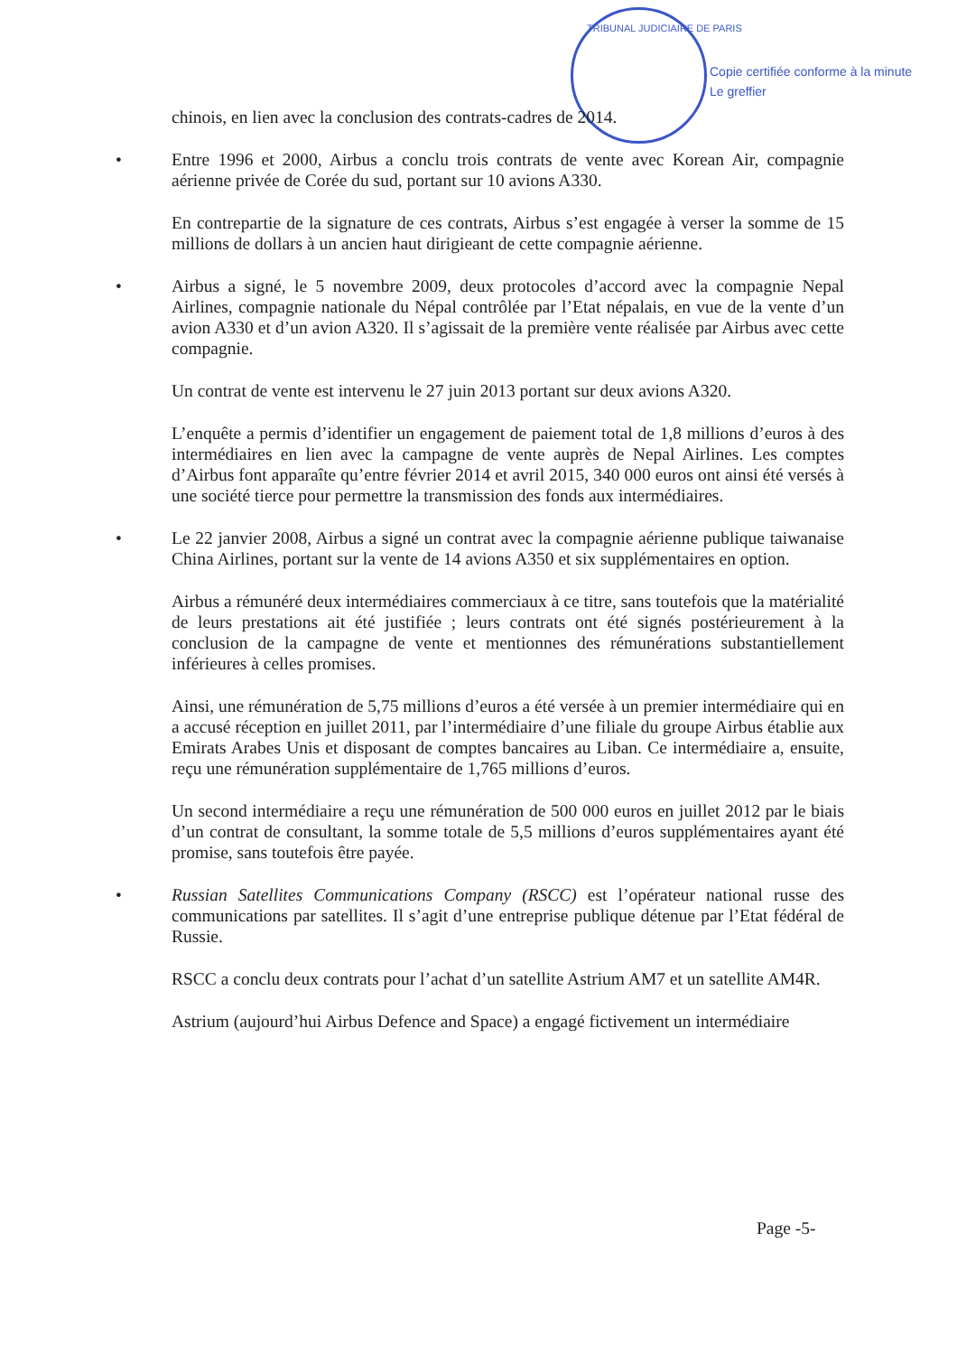TRIBUNAL JUDICIAIRE DE PARIS
Copie certifiée conforme à la minute
Le greffier
chinois, en lien avec la conclusion des contrats-cadres de 2014.
• Entre 1996 et 2000, Airbus a conclu trois contrats de vente avec Korean Air, compagnie aérienne privée de Corée du sud, portant sur 10 avions A330.
En contrepartie de la signature de ces contrats, Airbus s’est engagée à verser la somme de 15 millions de dollars à un ancien haut dirigieant de cette compagnie aérienne.
• Airbus a signé, le 5 novembre 2009, deux protocoles d’accord avec la compagnie Nepal Airlines, compagnie nationale du Népal contrôlée par l’Etat népalais, en vue de la vente d’un avion A330 et d’un avion A320. Il s’agissait de la première vente réalisée par Airbus avec cette compagnie.
Un contrat de vente est intervenu le 27 juin 2013 portant sur deux avions A320.
L’enquête a permis d’identifier un engagement de paiement total de 1,8 millions d’euros à des intermédiaires en lien avec la campagne de vente auprès de Nepal Airlines. Les comptes d’Airbus font apparaîte qu’entre février 2014 et avril 2015, 340 000 euros ont ainsi été versés à une société tierce pour permettre la transmission des fonds aux intermédiaires.
• Le 22 janvier 2008, Airbus a signé un contrat avec la compagnie aérienne publique taiwanaise China Airlines, portant sur la vente de 14 avions A350 et six supplémentaires en option.
Airbus a rémunéré deux intermédiaires commerciaux à ce titre, sans toutefois que la matérialité de leurs prestations ait été justifiée ; leurs contrats ont été signés postérieurement à la conclusion de la campagne de vente et mentionnes des rémunérations substantiellement inférieures à celles promises.
Ainsi, une rémunération de 5,75 millions d’euros a été versée à un premier intermédiaire qui en a accusé réception en juillet 2011, par l’intermédiaire d’une filiale du groupe Airbus établie aux Emirats Arabes Unis et disposant de comptes bancaires au Liban. Ce intermédiaire a, ensuite, reçu une rémunération supplémentaire de 1,765 millions d’euros.
Un second intermédiaire a reçu une rémunération de 500 000 euros en juillet 2012 par le biais d’un contrat de consultant, la somme totale de 5,5 millions d’euros supplémentaires ayant été promise, sans toutefois être payée.
• Russian Satellites Communications Company (RSCC) est l’opérateur national russe des communications par satellites. Il s’agit d’une entreprise publique détenue par l’Etat fédéral de Russie.
RSCC a conclu deux contrats pour l’achat d’un satellite Astrium AM7 et un satellite AM4R.
Astrium (aujourd’hui Airbus Defence and Space) a engagé fictivement un intermédiaire
Page -5-